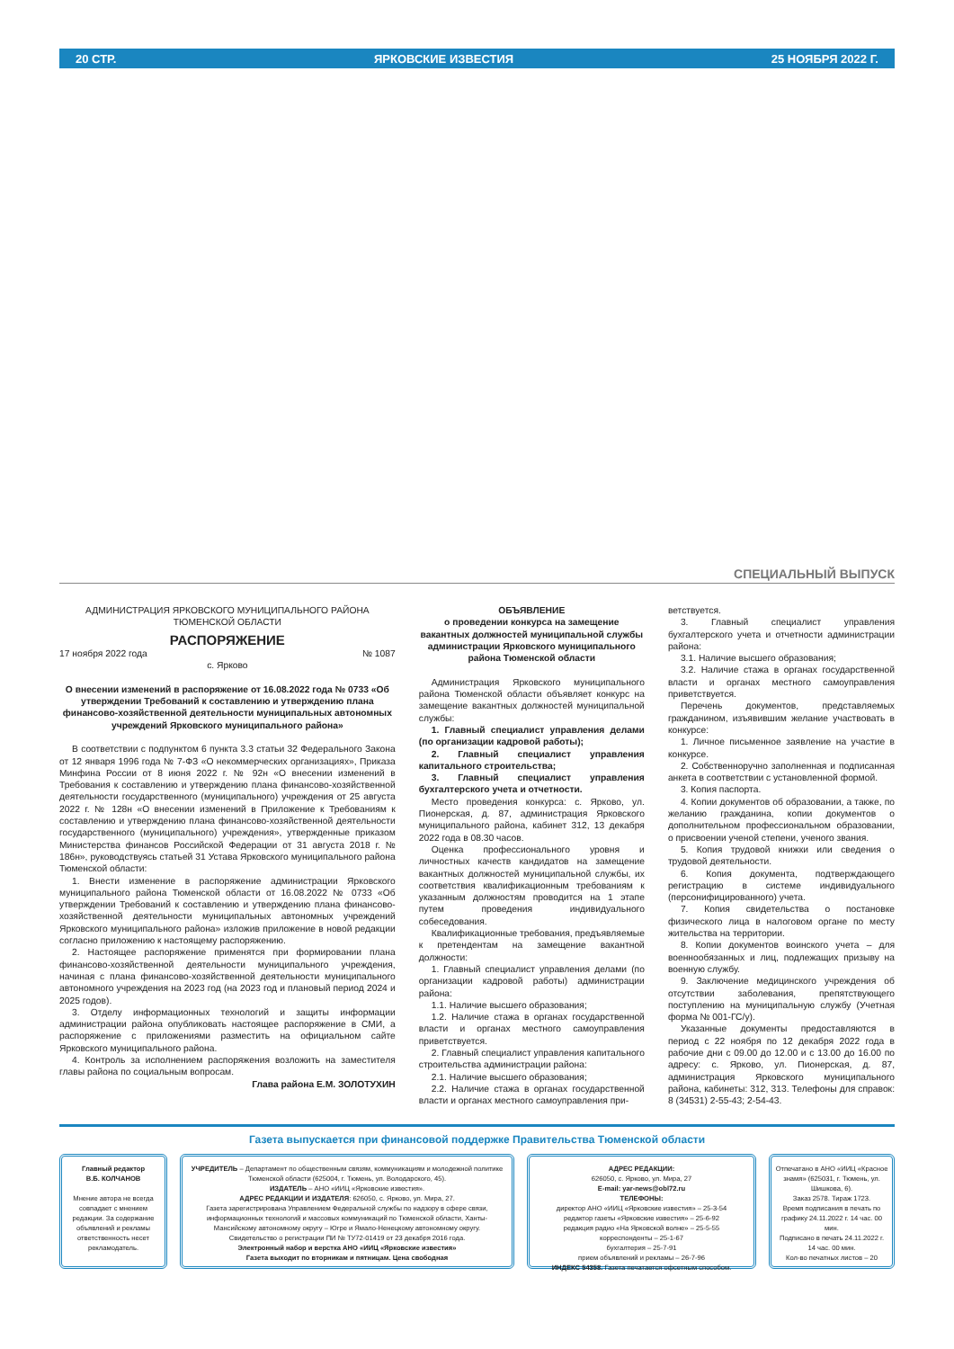20 СТР. ЯРКОВСКИЕ ИЗВЕСТИЯ 25 НОЯБРЯ 2022 Г.
СПЕЦИАЛЬНЫЙ ВЫПУСК
АДМИНИСТРАЦИЯ ЯРКОВСКОГО МУНИЦИПАЛЬНОГО РАЙОНА
ТЮМЕНСКОЙ ОБЛАСТИ
РАСПОРЯЖЕНИЕ
17 ноября 2022 года № 1087
с. Ярково
О внесении изменений в распоряжение от 16.08.2022 года № 0733 «Об утверждении Требований к составлению и утверждению плана финансово-хозяйственной деятельности муниципальных автономных учреждений Ярковского муниципального района»
В соответствии с подпунктом 6 пункта 3.3 статьи 32 Федерального Закона от 12 января 1996 года № 7-ФЗ «О некоммерческих организациях», Приказа Минфина России от 8 июня 2022 г. № 92н «О внесении изменений в Требования к составлению и утверждению плана финансово-хозяйственной деятельности государственного (муниципального) учреждения от 25 августа 2022 г. № 128н «О внесении изменений в Приложение к Требованиям к составлению и утверждению плана финансово-хозяйственной деятельности государственного (муниципального) учреждения», утвержденные приказом Министерства финансов Российской Федерации от 31 августа 2018 г. № 186н», руководствуясь статьей 31 Устава Ярковского муниципального района Тюменской области:
1. Внести изменение в распоряжение администрации Ярковского муниципального района Тюменской области от 16.08.2022 № 0733 «Об утверждении Требований к составлению и утверждению плана финансово-хозяйственной деятельности муниципальных автономных учреждений Ярковского муниципального района» изложив приложение в новой редакции согласно приложению к настоящему распоряжению.
2. Настоящее распоряжение применятся при формировании плана финансово-хозяйственной деятельности муниципального учреждения, начиная с плана финансово-хозяйственной деятельности муниципального автономного учреждения на 2023 год (на 2023 год и плановый период 2024 и 2025 годов).
3. Отделу информационных технологий и защиты информации администрации района опубликовать настоящее распоряжение в СМИ, а распоряжение с приложениями разместить на официальном сайте Ярковского муниципального района.
4. Контроль за исполнением распоряжения возложить на заместителя главы района по социальным вопросам.
Глава района Е.М. ЗОЛОТУХИН
ОБЪЯВЛЕНИЕ
о проведении конкурса на замещение вакантных должностей муниципальной службы администрации Ярковского муниципального района Тюменской области
Администрация Ярковского муниципального района Тюменской области объявляет конкурс на замещение вакантных должностей муниципальной службы:
1. Главный специалист управления делами (по организации кадровой работы);
2. Главный специалист управления капитального строительства;
3. Главный специалист управления бухгалтерского учета и отчетности.
Место проведения конкурса: с. Ярково, ул. Пионерская, д. 87, администрация Ярковского муниципального района, кабинет 312, 13 декабря 2022 года в 08.30 часов.
Оценка профессионального уровня и личностных качеств кандидатов на замещение вакантных должностей муниципальной службы, их соответствия квалификационным требованиям к указанным должностям проводится на 1 этапе путем проведения индивидуального собеседования.
Квалификационные требования, предъявляемые к претендентам на замещение вакантной должности:
1. Главный специалист управления делами (по организации кадровой работы) администрации района:
1.1. Наличие высшего образования;
1.2. Наличие стажа в органах государственной власти и органах местного самоуправления приветствуется.
2. Главный специалист управления капитального строительства администрации района:
2.1. Наличие высшего образования;
2.2. Наличие стажа в органах государственной власти и органах местного самоуправления при-
ветствуется.
3. Главный специалист управления бухгалтерского учета и отчетности администрации района:
3.1. Наличие высшего образования;
3.2. Наличие стажа в органах государственной власти и органах местного самоуправления приветствуется.
Перечень документов, представляемых гражданином, изъявившим желание участвовать в конкурсе:
1. Личное письменное заявление на участие в конкурсе.
2. Собственноручно заполненная и подписанная анкета в соответствии с установленной формой.
3. Копия паспорта.
4. Копии документов об образовании, а также, по желанию гражданина, копии документов о дополнительном профессиональном образовании, о присвоении ученой степени, ученого звания.
5. Копия трудовой книжки или сведения о трудовой деятельности.
6. Копия документа, подтверждающего регистрацию в системе индивидуального (персонифицированного) учета.
7. Копия свидетельства о постановке физического лица в налоговом органе по месту жительства на территории.
8. Копии документов воинского учета – для военнообязанных и лиц, подлежащих призыву на военную службу.
9. Заключение медицинского учреждения об отсутствии заболевания, препятствующего поступлению на муниципальную службу (Учетная форма № 001-ГС/у).
Указанные документы предоставляются в период с 22 ноября по 12 декабря 2022 года в рабочие дни с 09.00 до 12.00 и с 13.00 до 16.00 по адресу: с. Ярково, ул. Пионерская, д. 87, администрация Ярковского муниципального района, кабинеты: 312, 313. Телефоны для справок: 8 (34531) 2-55-43; 2-54-43.
Газета выпускается при финансовой поддержке Правительства Тюменской области
Главный редактор
В.Б. КОЛЧАНОВ
Мнение автора не всегда совпадает с мнением редакции. За содержание объявлений и рекламы ответственность несет рекламодатель.
УЧРЕДИТЕЛЬ – Департамент по общественным связям, коммуникациям и молодежной политике Тюменской области (625004, г. Тюмень, ул. Володарского, 45).
ИЗДАТЕЛЬ – АНО «ИИЦ «Ярковские известия».
АДРЕС РЕДАКЦИИ И ИЗДАТЕЛЯ: 626050, с. Ярково, ул. Мира, 27.
Газета зарегистрирована Управлением Федеральной службы по надзору в сфере связи, информационных технологий и массовых коммуникаций по Тюменской области, Ханты-Мансийскому автономному округу – Югре и Ямало-Ненецкому автономному округу.
Свидетельство о регистрации ПИ № ТУ72-01419 от 23 декабря 2016 года.
Электронный набор и верстка АНО «ИИЦ «Ярковские известия»
Газета выходит по вторникам и пятницам. Цена свободная
АДРЕС РЕДАКЦИИ:
626050, с. Ярково, ул. Мира, 27
E-mail: yar-news@obl72.ru
ТЕЛЕФОНЫ:
директор АНО «ИИЦ «Ярковские известия» – 25-3-54
редактор газеты «Ярковские известия» – 25-6-92
редакция радио «На Ярковской волне» – 25-5-55
корреспонденты – 25-1-67
бухгалтерия – 25-7-91
прием объявлений и рекламы – 26-7-96
ИНДЕКС 54358. Газета печатается офсетным способом.
Отпечатано в АНО «ИИЦ «Красное знамя» (625031, г. Тюмень, ул. Шишкова, 6).
Заказ 2578. Тираж 1723.
Время подписания в печать по графику 24.11.2022 г. 14 час. 00 мин.
Подписано в печать 24.11.2022 г. 14 час. 00 мин.
Кол-во печатных листов – 20